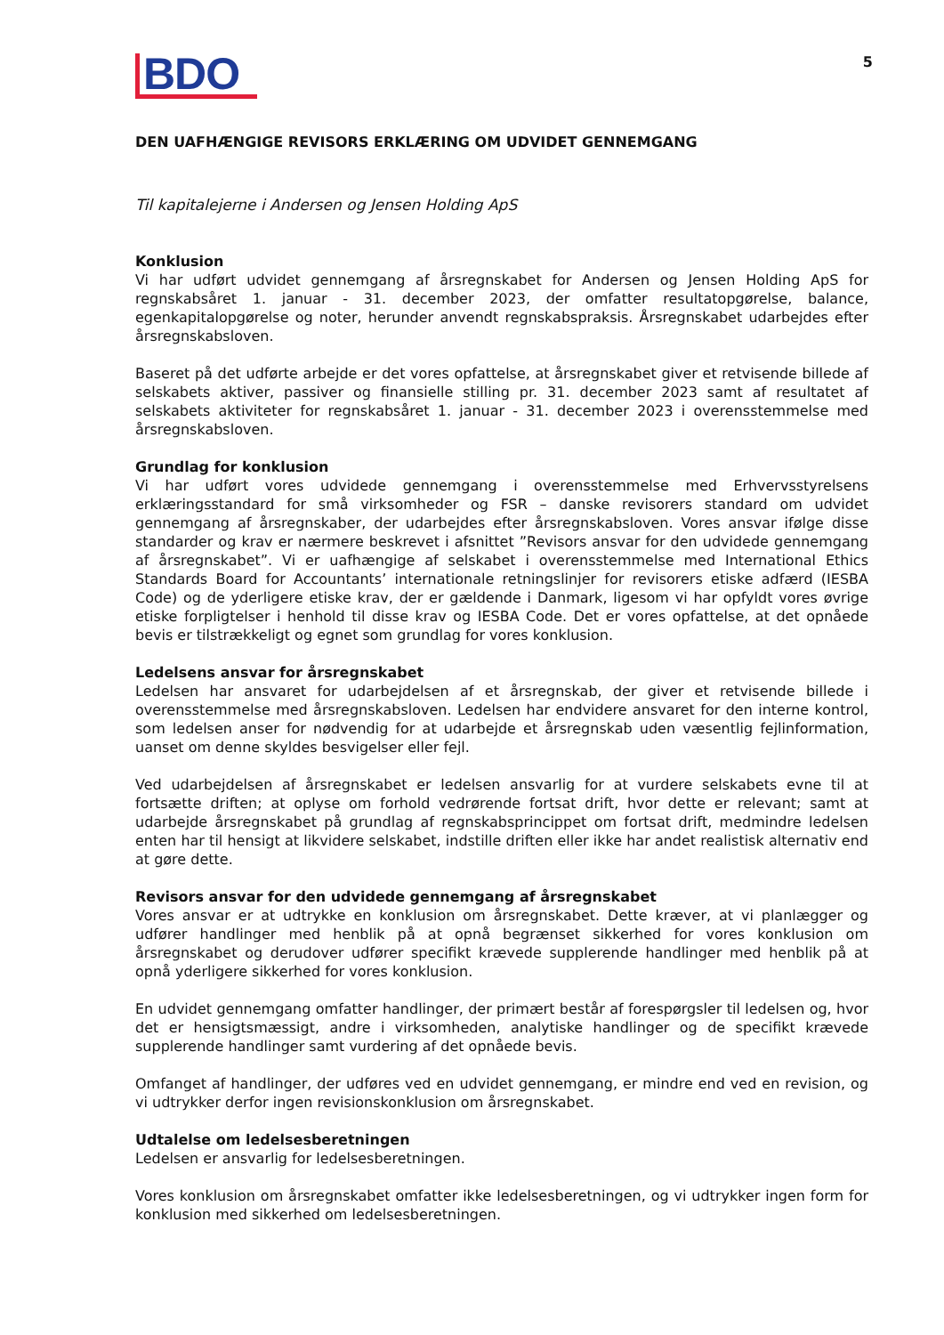BDO
5
DEN UAFHÆNGIGE REVISORS ERKLÆRING OM UDVIDET GENNEMGANG
Til kapitalejerne i Andersen og Jensen Holding ApS
Konklusion
Vi har udført udvidet gennemgang af årsregnskabet for Andersen og Jensen Holding ApS for regnskabsåret 1. januar - 31. december 2023, der omfatter resultatopgørelse, balance, egenkapitalopgørelse og noter, herunder anvendt regnskabspraksis. Årsregnskabet udarbejdes efter årsregnskabsloven.
Baseret på det udførte arbejde er det vores opfattelse, at årsregnskabet giver et retvisende billede af selskabets aktiver, passiver og finansielle stilling pr. 31. december 2023 samt af resultatet af selskabets aktiviteter for regnskabsåret 1. januar - 31. december 2023 i overensstemmelse med årsregnskabsloven.
Grundlag for konklusion
Vi har udført vores udvidede gennemgang i overensstemmelse med Erhvervsstyrelsens erklæringsstandard for små virksomheder og FSR – danske revisorers standard om udvidet gennemgang af årsregnskaber, der udarbejdes efter årsregnskabsloven. Vores ansvar ifølge disse standarder og krav er nærmere beskrevet i afsnittet ”Revisors ansvar for den udvidede gennemgang af årsregnskabet”. Vi er uafhængige af selskabet i overensstemmelse med International Ethics Standards Board for Accountants’ internationale retningslinjer for revisorers etiske adfærd (IESBA Code) og de yderligere etiske krav, der er gældende i Danmark, ligesom vi har opfyldt vores øvrige etiske forpligtelser i henhold til disse krav og IESBA Code. Det er vores opfattelse, at det opnåede bevis er tilstrækkeligt og egnet som grundlag for vores konklusion.
Ledelsens ansvar for årsregnskabet
Ledelsen har ansvaret for udarbejdelsen af et årsregnskab, der giver et retvisende billede i overensstemmelse med årsregnskabsloven. Ledelsen har endvidere ansvaret for den interne kontrol, som ledelsen anser for nødvendig for at udarbejde et årsregnskab uden væsentlig fejlinformation, uanset om denne skyldes besvigelser eller fejl.
Ved udarbejdelsen af årsregnskabet er ledelsen ansvarlig for at vurdere selskabets evne til at fortsætte driften; at oplyse om forhold vedrørende fortsat drift, hvor dette er relevant; samt at udarbejde årsregnskabet på grundlag af regnskabsprincippet om fortsat drift, medmindre ledelsen enten har til hensigt at likvidere selskabet, indstille driften eller ikke har andet realistisk alternativ end at gøre dette.
Revisors ansvar for den udvidede gennemgang af årsregnskabet
Vores ansvar er at udtrykke en konklusion om årsregnskabet. Dette kræver, at vi planlægger og udfører handlinger med henblik på at opnå begrænset sikkerhed for vores konklusion om årsregnskabet og derudover udfører specifikt krævede supplerende handlinger med henblik på at opnå yderligere sikkerhed for vores konklusion.
En udvidet gennemgang omfatter handlinger, der primært består af forespørgsler til ledelsen og, hvor det er hensigtsmæssigt, andre i virksomheden, analytiske handlinger og de specifikt krævede supplerende handlinger samt vurdering af det opnåede bevis.
Omfanget af handlinger, der udføres ved en udvidet gennemgang, er mindre end ved en revision, og vi udtrykker derfor ingen revisionskonklusion om årsregnskabet.
Udtalelse om ledelsesberetningen
Ledelsen er ansvarlig for ledelsesberetningen.
Vores konklusion om årsregnskabet omfatter ikke ledelsesberetningen, og vi udtrykker ingen form for konklusion med sikkerhed om ledelsesberetningen.